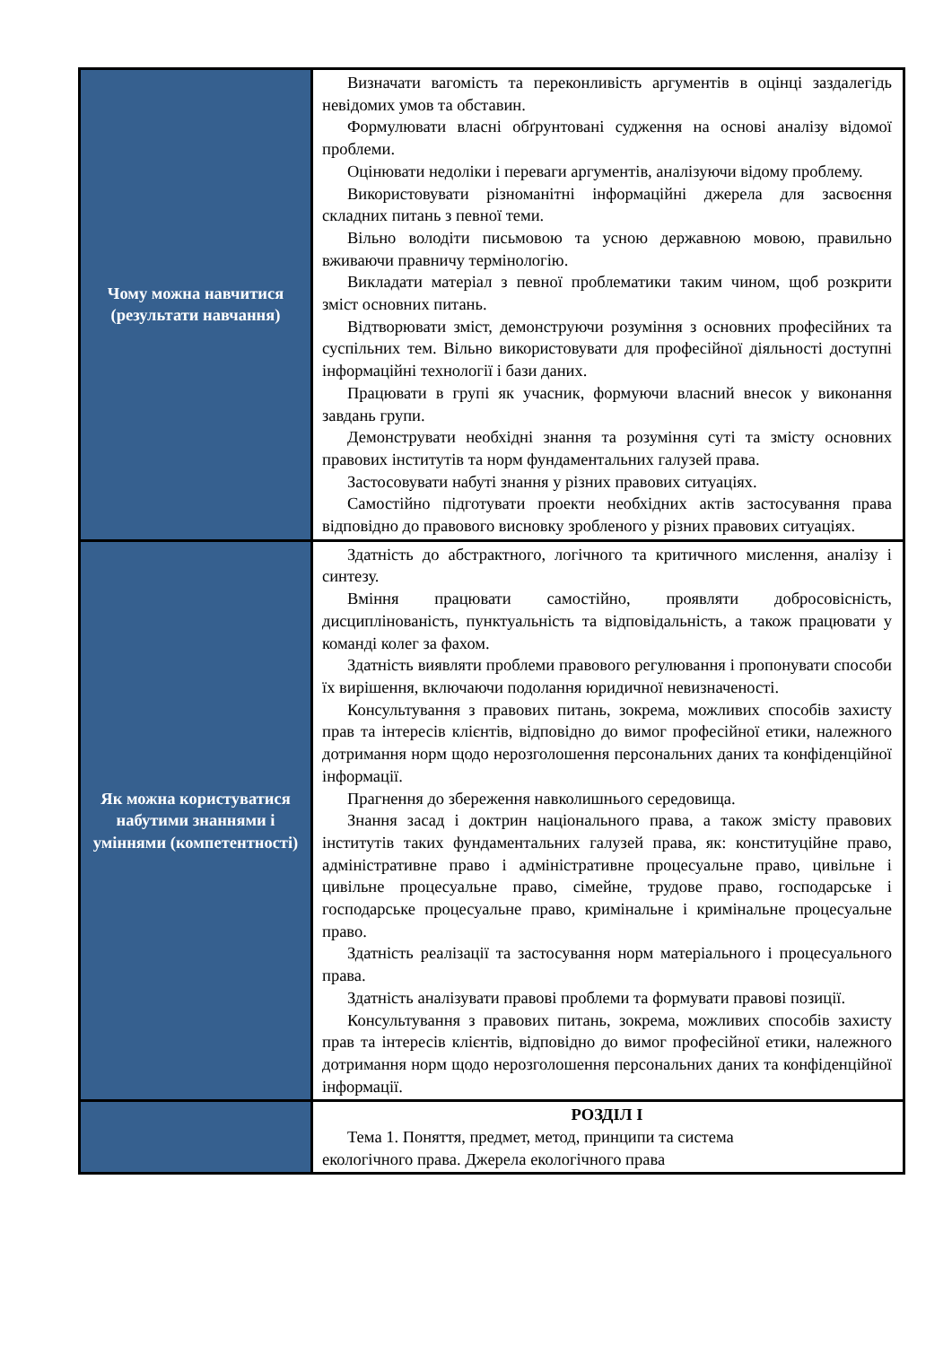| Чому можна навчитися (результати навчання) | Визначати вагомість та переконливість аргументів в оцінці заздалегідь невідомих умов та обставин. Формулювати власні обґрунтовані судження на основі аналізу відомої проблеми. Оцінювати недоліки і переваги аргументів, аналізуючи відому проблему. Використовувати різноманітні інформаційні джерела для засвоєння складних питань з певної теми. Вільно володіти письмовою та усною державною мовою, правильно вживаючи правничу термінологію. Викладати матеріал з певної проблематики таким чином, щоб розкрити зміст основних питань. Відтворювати зміст, демонструючи розуміння з основних професійних та суспільних тем. Вільно використовувати для професійної діяльності доступні інформаційні технології і бази даних. Працювати в групі як учасник, формуючи власний внесок у виконання завдань групи. Демонструвати необхідні знання та розуміння суті та змісту основних правових інститутів та норм фундаментальних галузей права. Застосовувати набуті знання у різних правових ситуаціях. Самостійно підготувати проекти необхідних актів застосування права відповідно до правового висновку зробленого у різних правових ситуаціях. |
| Як можна користуватися набутими знаннями і уміннями (компетентності) | Здатність до абстрактного, логічного та критичного мислення, аналізу і синтезу. Вміння працювати самостійно, проявляти добросовісність, дисциплінованість, пунктуальність та відповідальність, а також працювати у команді колег за фахом. Здатність виявляти проблеми правового регулювання і пропонувати способи їх вирішення, включаючи подолання юридичної невизначеності. Консультування з правових питань, зокрема, можливих способів захисту прав та інтересів клієнтів, відповідно до вимог професійної етики, належного дотримання норм щодо нерозголошення персональних даних та конфіденційної інформації. Прагнення до збереження навколишнього середовища. Знання засад і доктрин національного права, а також змісту правових інститутів таких фундаментальних галузей права, як: конституційне право, адміністративне право і адміністративне процесуальне право, цивільне і цивільне процесуальне право, сімейне, трудове право, господарське і господарське процесуальне право, кримінальне і кримінальне процесуальне право. Здатність реалізації та застосування норм матеріального і процесуального права. Здатність аналізувати правові проблеми та формувати правові позиції. Консультування з правових питань, зокрема, можливих способів захисту прав та інтересів клієнтів, відповідно до вимог професійної етики, належного дотримання норм щодо нерозголошення персональних даних та конфіденційної інформації. |
| | РОЗДІЛ І Тема 1. Поняття, предмет, метод, принципи та система екологічного права. Джерела екологічного права |